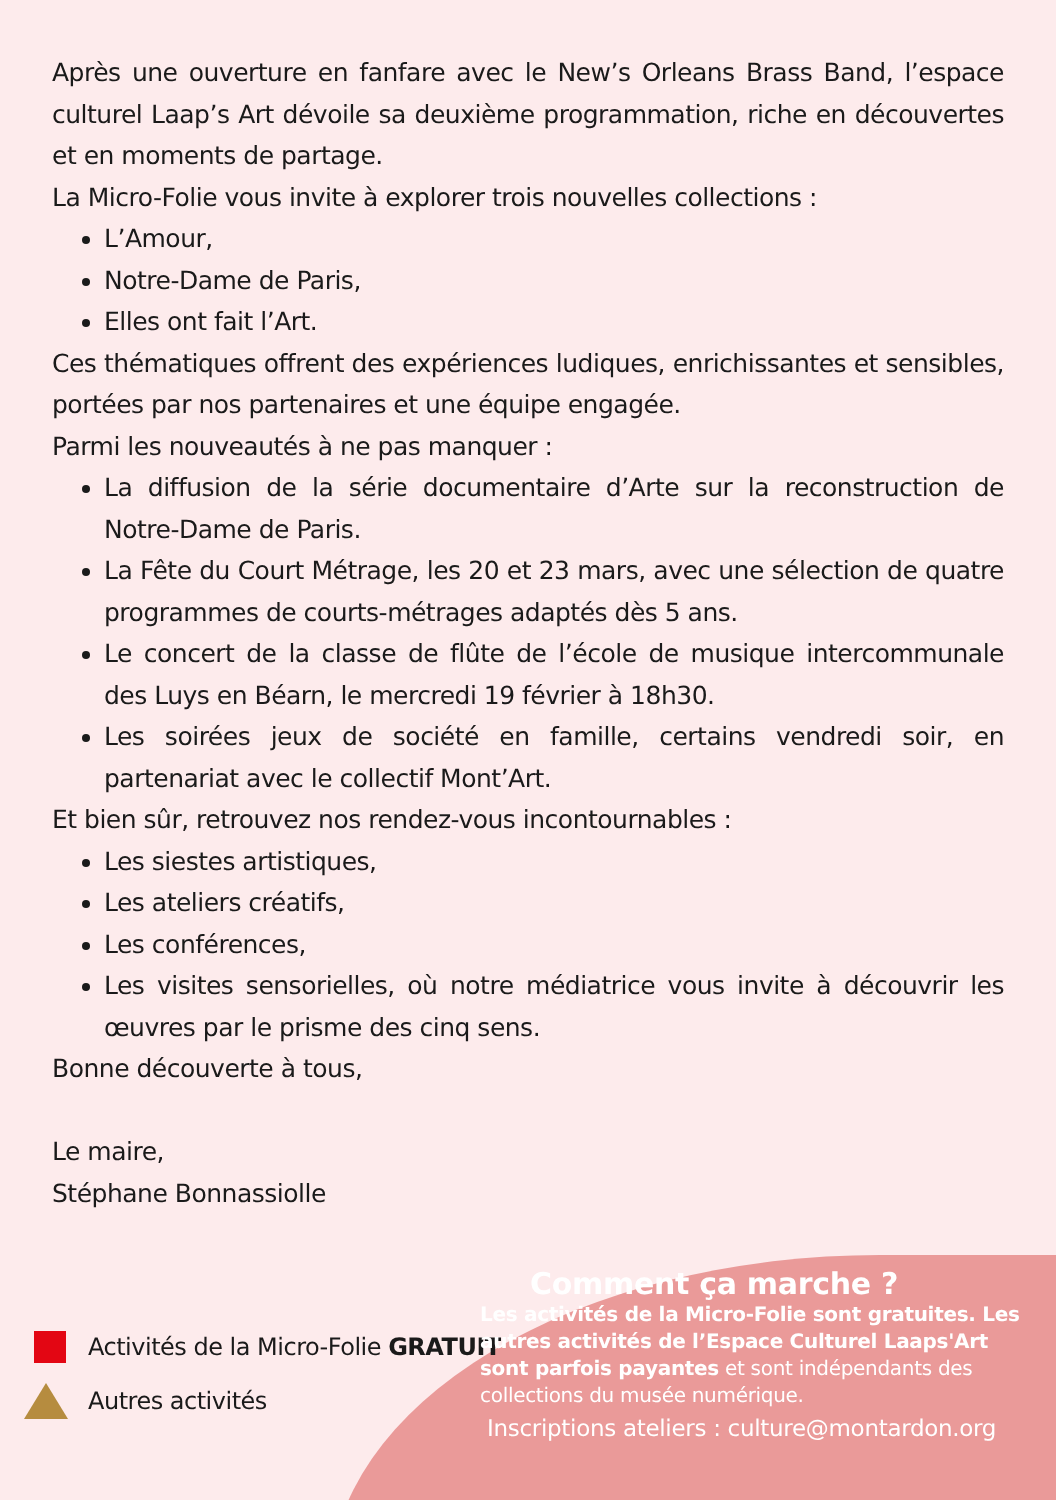Après une ouverture en fanfare avec le New’s Orleans Brass Band, l’espace culturel Laap’s Art dévoile sa deuxième programmation, riche en découvertes et en moments de partage.
La Micro-Folie vous invite à explorer trois nouvelles collections :
L’Amour,
Notre-Dame de Paris,
Elles ont fait l’Art.
Ces thématiques offrent des expériences ludiques, enrichissantes et sensibles, portées par nos partenaires et une équipe engagée.
Parmi les nouveautés à ne pas manquer :
La diffusion de la série documentaire d’Arte sur la reconstruction de Notre-Dame de Paris.
La Fête du Court Métrage, les 20 et 23 mars, avec une sélection de quatre programmes de courts-métrages adaptés dès 5 ans.
Le concert de la classe de flûte de l’école de musique intercommunale des Luys en Béarn, le mercredi 19 février à 18h30.
Les soirées jeux de société en famille, certains vendredi soir, en partenariat avec le collectif Mont’Art.
Et bien sûr, retrouvez nos rendez-vous incontournables :
Les siestes artistiques,
Les ateliers créatifs,
Les conférences,
Les visites sensorielles, où notre médiatrice vous invite à découvrir les œuvres par le prisme des cinq sens.
Bonne découverte à tous,
Le maire,
Stéphane Bonnassiolle
Activités de la Micro-Folie GRATUIT
Autres activités
Comment ça marche ?
Les activités de la Micro-Folie sont gratuites. Les autres activités de l’Espace Culturel Laaps'Art sont parfois payantes et sont indépendants des collections du musée numérique.
Inscriptions ateliers : culture@montardon.org